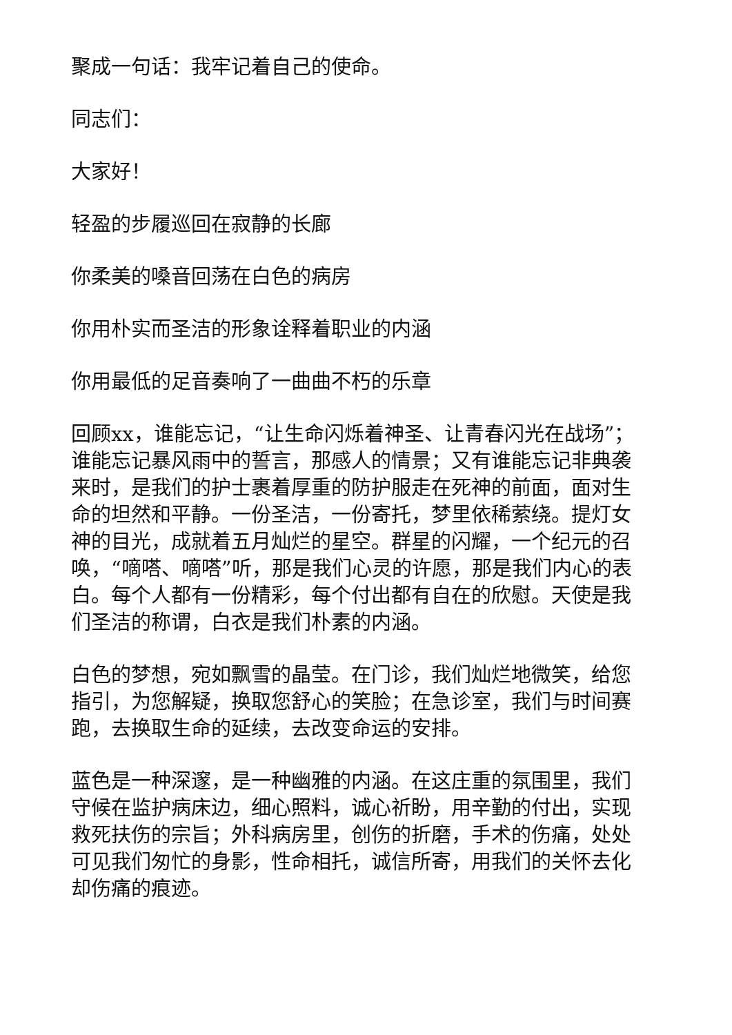聚成一句话：我牢记着自己的使命。
同志们：
大家好！
轻盈的步履巡回在寂静的长廊
你柔美的嗓音回荡在白色的病房
你用朴实而圣洁的形象诠释着职业的内涵
你用最低的足音奏响了一曲曲不朽的乐章
回顾xx，谁能忘记，“让生命闪烁着神圣、让青春闪光在战场”；谁能忘记暴风雨中的誓言，那感人的情景；又有谁能忘记非典袭来时，是我们的护士裹着厚重的防护服走在死神的前面，面对生命的坦然和平静。一份圣洁，一份寄托，梦里依稀萦绕。提灯女神的目光，成就着五月灿烂的星空。群星的闪耀，一个纪元的召唤，“嘀嗒、嘀嗒”听，那是我们心灵的许愿，那是我们内心的表白。每个人都有一份精彩，每个付出都有自在的欣慰。天使是我们圣洁的称谓，白衣是我们朴素的内涵。
白色的梦想，宛如飘雪的晶莹。在门诊，我们灿烂地微笑，给您指引，为您解疑，换取您舒心的笑脸；在急诊室，我们与时间赛跑，去换取生命的延续，去改变命运的安排。
蓝色是一种深邃，是一种幽雅的内涵。在这庄重的氛围里，我们守候在监护病床边，细心照料，诚心祈盼，用辛勤的付出，实现救死扶伤的宗旨；外科病房里，创伤的折磨，手术的伤痛，处处可见我们匆忙的身影，性命相托，诚信所寄，用我们的关怀去化却伤痛的痕迹。